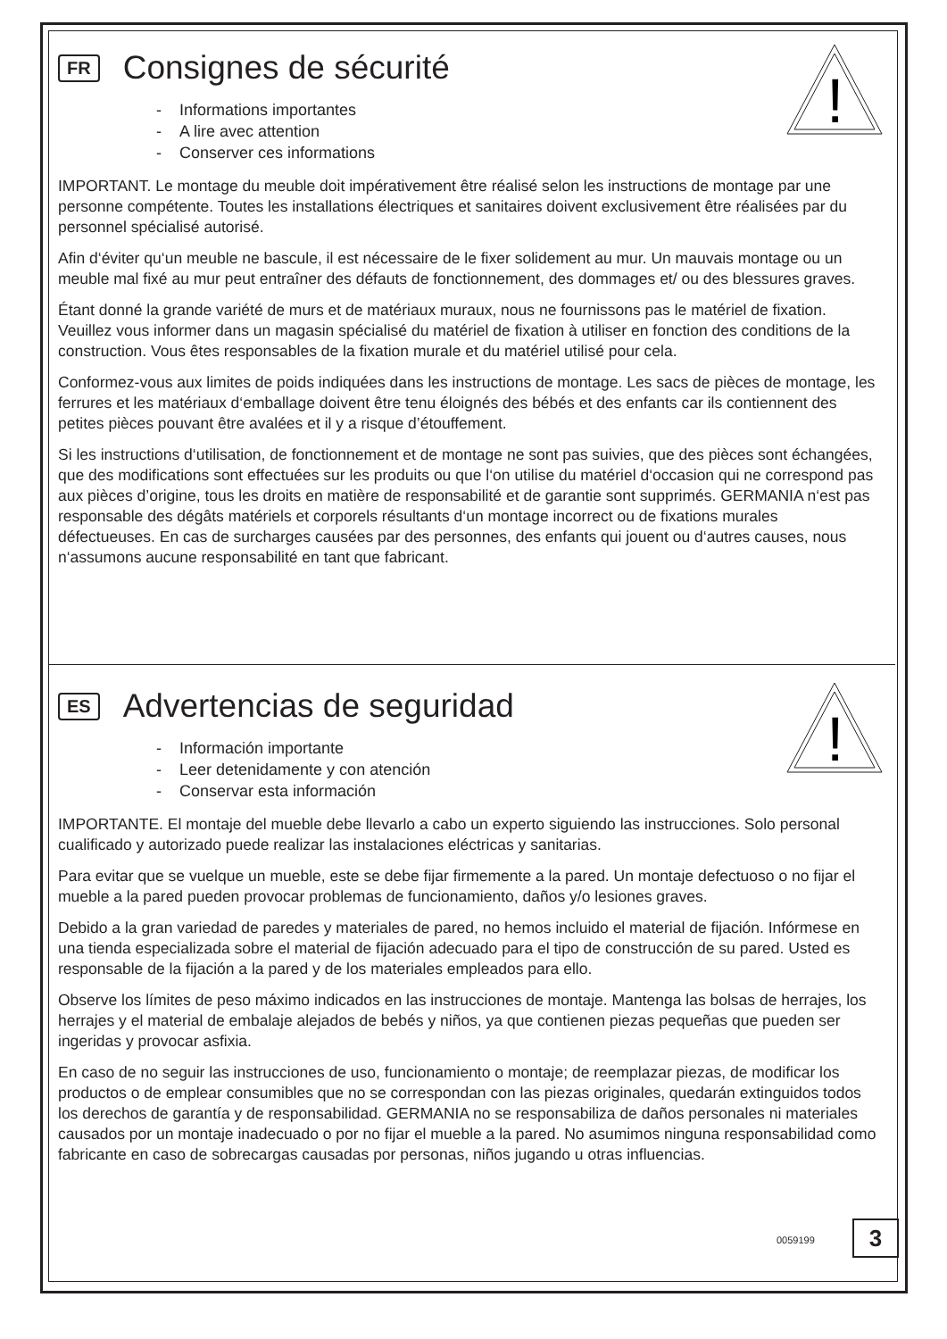!
FR
Consignes de sécurité
- Informations importantes
- A lire avec attention
- Conserver ces informations
IMPORTANT. Le montage du meuble doit impérativement être réalisé selon les instructions de montage par une personne compétente. Toutes les installations électriques et sanitaires doivent exclusivement être réalisées par du personnel spécialisé autorisé.
Afin d‘éviter qu‘un meuble ne bascule, il est nécessaire de le fixer solidement au mur. Un mauvais montage ou un meuble mal fixé au mur peut entraîner des défauts de fonctionnement, des dommages et/ ou des blessures graves.
Étant donné la grande variété de murs et de matériaux muraux, nous ne fournissons pas le matériel de fixation. Veuillez vous informer dans un magasin spécialisé du matériel de fixation à utiliser en fonction des conditions de la construction. Vous êtes responsables de la fixation murale et du matériel utilisé pour cela.
Conformez-vous aux limites de poids indiquées dans les instructions de montage. Les sacs de pièces de montage, les ferrures et les matériaux d‘emballage doivent être tenu éloignés des bébés et des enfants car ils contiennent des petites pièces pouvant être avalées et il y a risque d’étouffement.
Si les instructions d‘utilisation, de fonctionnement et de montage ne sont pas suivies, que des pièces sont échangées, que des modifications sont effectuées sur les produits ou que l‘on utilise du matériel d‘occasion qui ne correspond pas aux pièces d’origine, tous les droits en matière de responsabilité et de garantie sont supprimés. GERMANIA n‘est pas responsable des dégâts matériels et corporels résultants d‘un montage incorrect ou de fixations murales défectueuses. En cas de surcharges causées par des personnes, des enfants qui jouent ou d‘autres causes, nous n‘assumons aucune responsabilité en tant que fabricant.
!
ES
Advertencias de seguridad
- Información importante
- Leer detenidamente y con atención
- Conservar esta información
IMPORTANTE. El montaje del mueble debe llevarlo a cabo un experto siguiendo las instrucciones. Solo personal cualificado y autorizado puede realizar las instalaciones eléctricas y sanitarias.
Para evitar que se vuelque un mueble, este se debe fijar firmemente a la pared. Un montaje defectuoso o no fijar el mueble a la pared pueden provocar problemas de funcionamiento, daños y/o lesiones graves.
Debido a la gran variedad de paredes y materiales de pared, no hemos incluido el material de fijación. Infórmese en una tienda especializada sobre el material de fijación adecuado para el tipo de construcción de su pared. Usted es responsable de la fijación a la pared y de los materiales empleados para ello.
Observe los límites de peso máximo indicados en las instrucciones de montaje. Mantenga las bolsas de herrajes, los herrajes y el material de embalaje alejados de bebés y niños, ya que contienen piezas pequeñas que pueden ser ingeridas y provocar asfixia.
En caso de no seguir las instrucciones de uso, funcionamiento o montaje; de reemplazar piezas, de modificar los productos o de emplear consumibles que no se correspondan con las piezas originales, quedarán extinguidos todos los derechos de garantía y de responsabilidad. GERMANIA no se responsabiliza de daños personales ni materiales causados por un montaje inadecuado o por no fijar el mueble a la pared. No asumimos ninguna responsabilidad como fabricante en caso de sobrecargas causadas por personas, niños jugando u otras influencias.
0059199 3